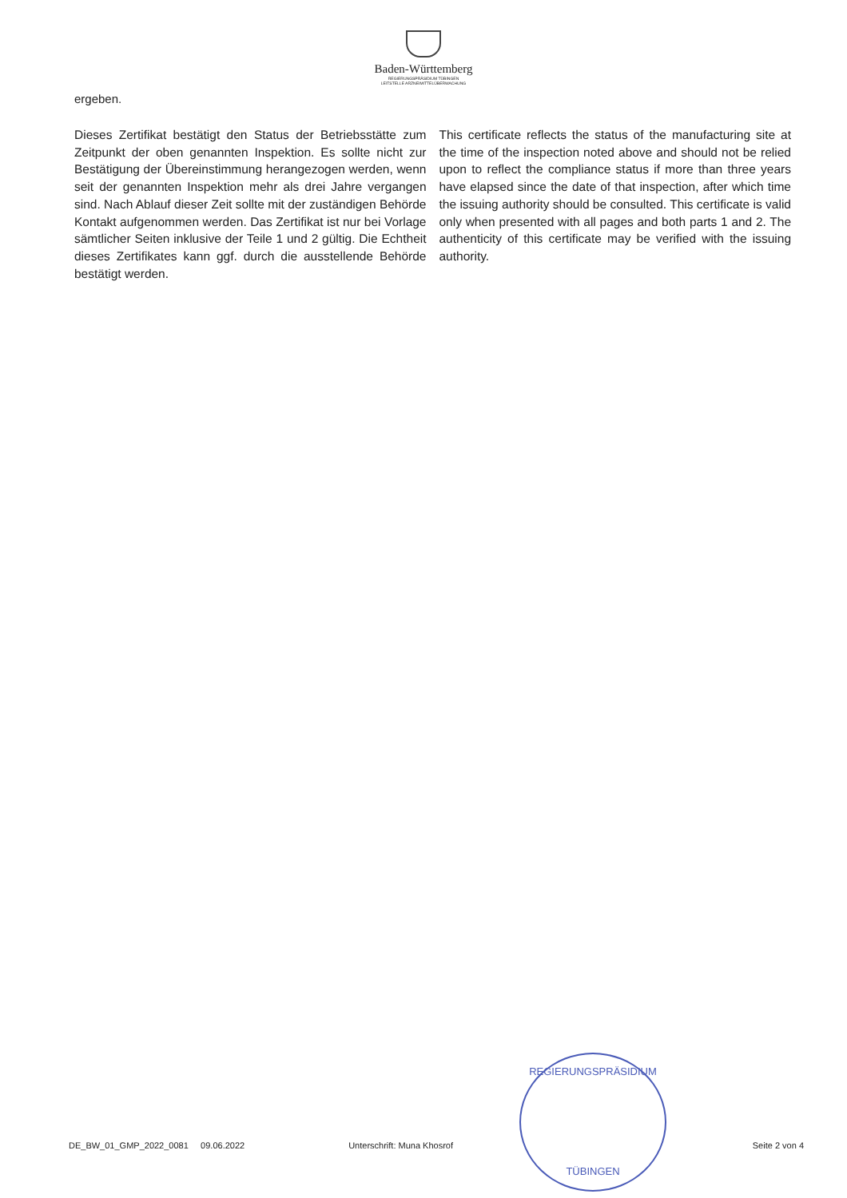Baden-Württemberg
REGIERUNGSPRÄSIDIUM TÜBINGEN
LEITSTELLE ARZNEIMITTELÜBERWACHUNG
ergeben.
Dieses Zertifikat bestätigt den Status der Betriebsstätte zum Zeitpunkt der oben genannten Inspektion. Es sollte nicht zur Bestätigung der Übereinstimmung herangezogen werden, wenn seit der genannten Inspektion mehr als drei Jahre vergangen sind. Nach Ablauf dieser Zeit sollte mit der zuständigen Behörde Kontakt aufgenommen werden. Das Zertifikat ist nur bei Vorlage sämtlicher Seiten inklusive der Teile 1 und 2 gültig. Die Echtheit dieses Zertifikates kann ggf. durch die ausstellende Behörde bestätigt werden.
This certificate reflects the status of the manufacturing site at the time of the inspection noted above and should not be relied upon to reflect the compliance status if more than three years have elapsed since the date of that inspection, after which time the issuing authority should be consulted. This certificate is valid only when presented with all pages and both parts 1 and 2. The authenticity of this certificate may be verified with the issuing authority.
REGIERUNGSPRÄSIDIUM
TÜBINGEN
DE_BW_01_GMP_2022_0081 09.06.2022 Unterschrift: Muna Khosrof Seite 2 von 4